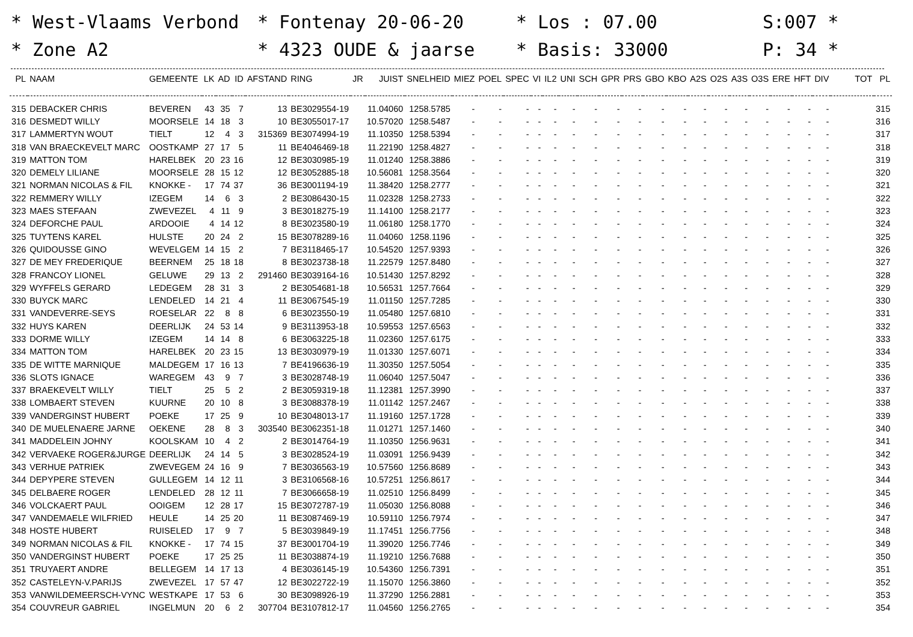* West-Vlaams Verbond
* Zone A2
* Fontenay 20-06-20
* 4323 OUDE & jaarse
* Los : 07.00
* Basis: 33000
S:007 *
P: 34 *
| PL | NAAM | GEMEENTE | LK | AD | ID | AFSTAND | RING | JR | JUIST | SNELHEID | MIEZ | POEL | SPEC | VI | IL2 | UNI | SCH | GPR | PRS | GBO | KBO | A2S | O2S | A3S | O3S | ERE | HFT | DIV | TOT | PL |
| --- | --- | --- | --- | --- | --- | --- | --- | --- | --- | --- | --- | --- | --- | --- | --- | --- | --- | --- | --- | --- | --- | --- | --- | --- | --- | --- | --- | --- | --- | --- |
| 315 | DEBACKER CHRIS | BEVEREN | 43 | 35 | 7 | 13 | BE3029554-19 | | 11.04060 | 1258.5785 | - | - | - | - | - | - | - | - | - | - | - | - | - | - | - | - | - | - | | 315 |
| 316 | DESMEDT WILLY | MOORSELE | 14 | 18 | 3 | 10 | BE3055017-17 | | 10.57020 | 1258.5487 | - | - | - | - | - | - | - | - | - | - | - | - | - | - | - | - | - | - | | 316 |
| 317 | LAMMERTYN WOUT | TIELT | 12 | 4 | 3 | 315369 | BE3074994-19 | | 11.10350 | 1258.5394 | - | - | - | - | - | - | - | - | - | - | - | - | - | - | - | - | - | - | | 317 |
| 318 | VAN BRAECKEVELT MARC | OOSTKAMP | 27 | 17 | 5 | 11 | BE4046469-18 | | 11.22190 | 1258.4827 | - | - | - | - | - | - | - | - | - | - | - | - | - | - | - | - | - | - | | 318 |
| 319 | MATTON TOM | HARELBEK | 20 | 23 | 16 | 12 | BE3030985-19 | | 11.01240 | 1258.3886 | - | - | - | - | - | - | - | - | - | - | - | - | - | - | - | - | - | - | | 319 |
| 320 | DEMELY LILIANE | MOORSELE | 28 | 15 | 12 | 12 | BE3052885-18 | | 10.56081 | 1258.3564 | - | - | - | - | - | - | - | - | - | - | - | - | - | - | - | - | - | - | | 320 |
| 321 | NORMAN NICOLAS & FIL | KNOKKE - | 17 | 74 | 37 | 36 | BE3001194-19 | | 11.38420 | 1258.2777 | - | - | - | - | - | - | - | - | - | - | - | - | - | - | - | - | - | - | | 321 |
| 322 | REMMERY WILLY | IZEGEM | 14 | 6 | 3 | 2 | BE3086430-15 | | 11.02328 | 1258.2733 | - | - | - | - | - | - | - | - | - | - | - | - | - | - | - | - | - | - | | 322 |
| 323 | MAES STEFAAN | ZWEVEZEL | 4 | 11 | 9 | 3 | BE3018275-19 | | 11.14100 | 1258.2177 | - | - | - | - | - | - | - | - | - | - | - | - | - | - | - | - | - | - | | 323 |
| 324 | DEFORCHE PAUL | ARDOOIE | 4 | 14 | 12 | 8 | BE3023580-19 | | 11.06180 | 1258.1770 | - | - | - | - | - | - | - | - | - | - | - | - | - | - | - | - | - | - | | 324 |
| 325 | TUYTENS KAREL | HULSTE | 20 | 24 | 2 | 15 | BE3078289-16 | | 11.04060 | 1258.1196 | - | - | - | - | - | - | - | - | - | - | - | - | - | - | - | - | - | - | | 325 |
| 326 | QUIDOUSSE GINO | WEVELGEM | 14 | 15 | 2 | 7 | BE3118465-17 | | 10.54520 | 1257.9393 | - | - | - | - | - | - | - | - | - | - | - | - | - | - | - | - | - | - | | 326 |
| 327 | DE MEY FREDERIQUE | BEERNEM | 25 | 18 | 18 | 8 | BE3023738-18 | | 11.22579 | 1257.8480 | - | - | - | - | - | - | - | - | - | - | - | - | - | - | - | - | - | - | | 327 |
| 328 | FRANCOY LIONEL | GELUWE | 29 | 13 | 2 | 291460 | BE3039164-16 | | 10.51430 | 1257.8292 | - | - | - | - | - | - | - | - | - | - | - | - | - | - | - | - | - | - | | 328 |
| 329 | WYFFELS GERARD | LEDEGEM | 28 | 31 | 3 | 2 | BE3054681-18 | | 10.56531 | 1257.7664 | - | - | - | - | - | - | - | - | - | - | - | - | - | - | - | - | - | - | | 329 |
| 330 | BUYCK MARC | LENDELED | 14 | 21 | 4 | 11 | BE3067545-19 | | 11.01150 | 1257.7285 | - | - | - | - | - | - | - | - | - | - | - | - | - | - | - | - | - | - | | 330 |
| 331 | VANDEVERRE-SEYS | ROESELAR | 22 | 8 | 8 | 6 | BE3023550-19 | | 11.05480 | 1257.6810 | - | - | - | - | - | - | - | - | - | - | - | - | - | - | - | - | - | - | | 331 |
| 332 | HUYS KAREN | DEERLIJK | 24 | 53 | 14 | 9 | BE3113953-18 | | 10.59553 | 1257.6563 | - | - | - | - | - | - | - | - | - | - | - | - | - | - | - | - | - | - | | 332 |
| 333 | DORME WILLY | IZEGEM | 14 | 14 | 8 | 6 | BE3063225-18 | | 11.02360 | 1257.6175 | - | - | - | - | - | - | - | - | - | - | - | - | - | - | - | - | - | - | | 333 |
| 334 | MATTON TOM | HARELBEK | 20 | 23 | 15 | 13 | BE3030979-19 | | 11.01330 | 1257.6071 | - | - | - | - | - | - | - | - | - | - | - | - | - | - | - | - | - | - | | 334 |
| 335 | DE WITTE MARNIQUE | MALDEGEM | 17 | 16 | 13 | 7 | BE4196636-19 | | 11.30350 | 1257.5054 | - | - | - | - | - | - | - | - | - | - | - | - | - | - | - | - | - | - | | 335 |
| 336 | SLOTS IGNACE | WAREGEM | 43 | 9 | 7 | 3 | BE3028748-19 | | 11.06040 | 1257.5047 | - | - | - | - | - | - | - | - | - | - | - | - | - | - | - | - | - | - | | 336 |
| 337 | BRAEKEVELT WILLY | TIELT | 25 | 5 | 2 | 2 | BE3059319-18 | | 11.12381 | 1257.3990 | - | - | - | - | - | - | - | - | - | - | - | - | - | - | - | - | - | - | | 337 |
| 338 | LOMBAERT STEVEN | KUURNE | 20 | 10 | 8 | 3 | BE3088378-19 | | 11.01142 | 1257.2467 | - | - | - | - | - | - | - | - | - | - | - | - | - | - | - | - | - | - | | 338 |
| 339 | VANDERGINST HUBERT | POEKE | 17 | 25 | 9 | 10 | BE3048013-17 | | 11.19160 | 1257.1728 | - | - | - | - | - | - | - | - | - | - | - | - | - | - | - | - | - | - | | 339 |
| 340 | DE MUELENAERE JARNE | OEKENE | 28 | 8 | 3 | 303540 | BE3062351-18 | | 11.01271 | 1257.1460 | - | - | - | - | - | - | - | - | - | - | - | - | - | - | - | - | - | - | | 340 |
| 341 | MADDELEIN JOHNY | KOOLSKAM | 10 | 4 | 2 | 2 | BE3014764-19 | | 11.10350 | 1256.9631 | - | - | - | - | - | - | - | - | - | - | - | - | - | - | - | - | - | - | | 341 |
| 342 | VERVAEKE ROGER&JURGE | DEERLIJK | 24 | 14 | 5 | 3 | BE3028524-19 | | 11.03091 | 1256.9439 | - | - | - | - | - | - | - | - | - | - | - | - | - | - | - | - | - | - | | 342 |
| 343 | VERHUE PATRIEK | ZWEVEGEM | 24 | 16 | 9 | 7 | BE3036563-19 | | 10.57560 | 1256.8689 | - | - | - | - | - | - | - | - | - | - | - | - | - | - | - | - | - | - | | 343 |
| 344 | DEPYPERE STEVEN | GULLEGEM | 14 | 12 | 11 | 3 | BE3106568-16 | | 10.57251 | 1256.8617 | - | - | - | - | - | - | - | - | - | - | - | - | - | - | - | - | - | - | | 344 |
| 345 | DELBAERE ROGER | LENDELED | 28 | 12 | 11 | 7 | BE3066658-19 | | 11.02510 | 1256.8499 | - | - | - | - | - | - | - | - | - | - | - | - | - | - | - | - | - | - | | 345 |
| 346 | VOLCKAERT PAUL | OOIGEM | 12 | 28 | 17 | 15 | BE3072787-19 | | 11.05030 | 1256.8088 | - | - | - | - | - | - | - | - | - | - | - | - | - | - | - | - | - | - | | 346 |
| 347 | VANDEMAELE WILFRIED | HEULE | 14 | 25 | 20 | 11 | BE3087469-19 | | 10.59110 | 1256.7974 | - | - | - | - | - | - | - | - | - | - | - | - | - | - | - | - | - | - | | 347 |
| 348 | HOSTE HUBERT | RUISELED | 17 | 9 | 7 | 5 | BE3039849-19 | | 11.17451 | 1256.7756 | - | - | - | - | - | - | - | - | - | - | - | - | - | - | - | - | - | - | | 348 |
| 349 | NORMAN NICOLAS & FIL | KNOKKE - | 17 | 74 | 15 | 37 | BE3001704-19 | | 11.39020 | 1256.7746 | - | - | - | - | - | - | - | - | - | - | - | - | - | - | - | - | - | - | | 349 |
| 350 | VANDERGINST HUBERT | POEKE | 17 | 25 | 25 | 11 | BE3038874-19 | | 11.19210 | 1256.7688 | - | - | - | - | - | - | - | - | - | - | - | - | - | - | - | - | - | - | | 350 |
| 351 | TRUYAERT ANDRE | BELLEGEM | 14 | 17 | 13 | 4 | BE3036145-19 | | 10.54360 | 1256.7391 | - | - | - | - | - | - | - | - | - | - | - | - | - | - | - | - | - | - | | 351 |
| 352 | CASTELEYN-V.PARIJS | ZWEVEZEL | 17 | 57 | 47 | 12 | BE3022722-19 | | 11.15070 | 1256.3860 | - | - | - | - | - | - | - | - | - | - | - | - | - | - | - | - | - | - | | 352 |
| 353 | VANWILDEMEERSCH-VYNC | WESTKAPE | 17 | 53 | 6 | 30 | BE3098926-19 | | 11.37290 | 1256.2881 | - | - | - | - | - | - | - | - | - | - | - | - | - | - | - | - | - | - | | 353 |
| 354 | COUVREUR GABRIEL | INGELMUN | 20 | 6 | 2 | 307704 | BE3107812-17 | | 11.04560 | 1256.2765 | - | - | - | - | - | - | - | - | - | - | - | - | - | - | - | - | - | - | | 354 |